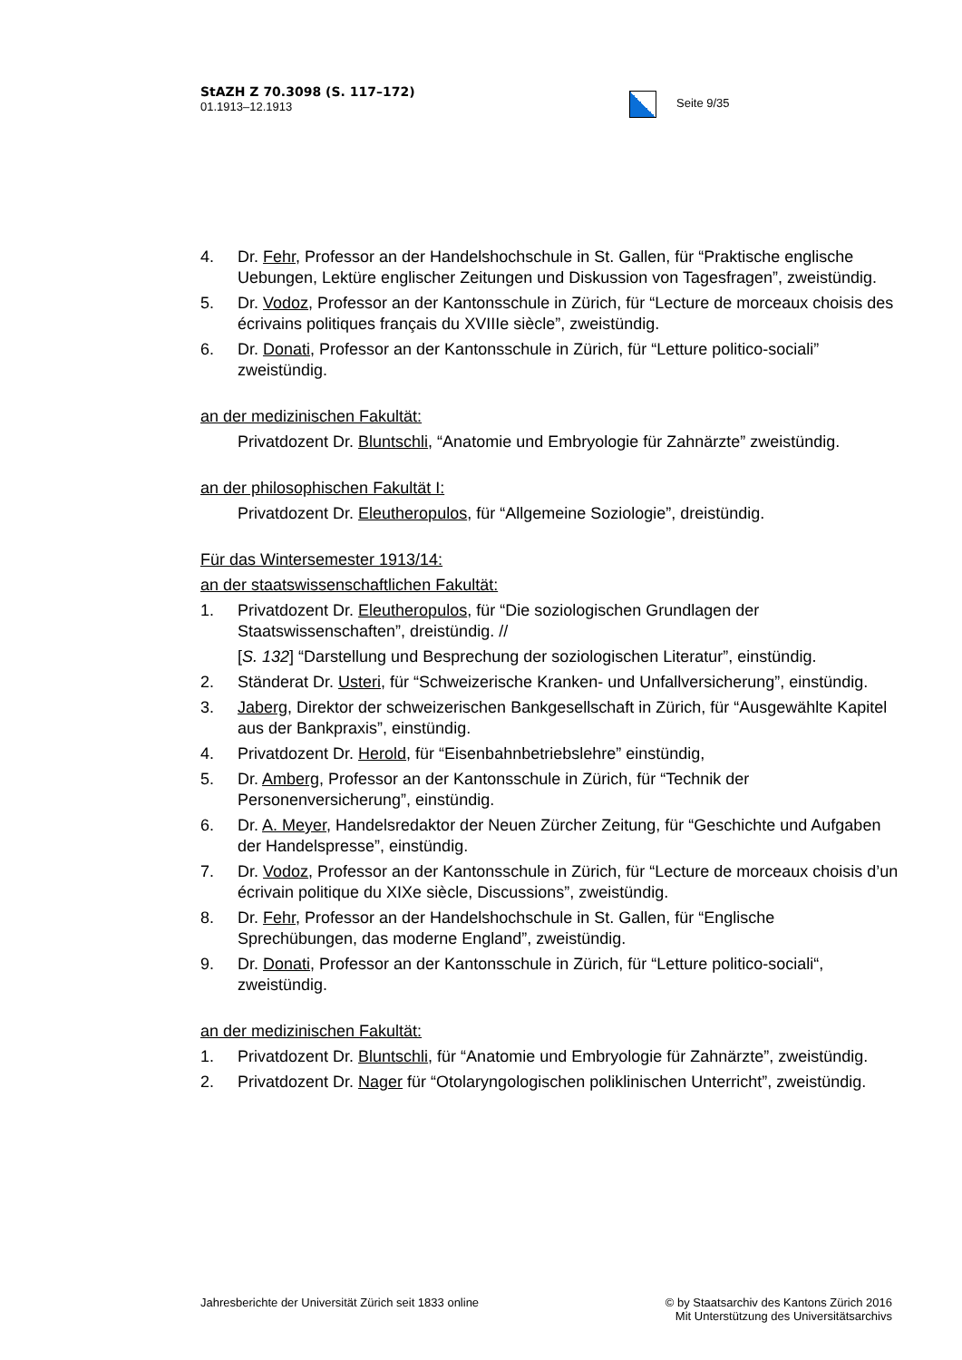StAZH Z 70.3098 (S. 117–172)
01.1913–12.1913
Seite 9/35
4. Dr. Fehr, Professor an der Handelshochschule in St. Gallen, für “Praktische englische Uebungen, Lektüre englischer Zeitungen und Diskussion von Tagesfragen”, zweistündig.
5. Dr. Vodoz, Professor an der Kantonsschule in Zürich, für “Lecture de morceaux choisis des écrivains politiques français du XVIIIe siècle”, zweistündig.
6. Dr. Donati, Professor an der Kantonsschule in Zürich, für “Letture politico-sociali” zweistündig.
an der medizinischen Fakultät:
Privatdozent Dr. Bluntschli, “Anatomie und Embryologie für Zahnärzte” zweistündig.
an der philosophischen Fakultät I:
Privatdozent Dr. Eleutheropulos, für “Allgemeine Soziologie”, dreistündig.
Für das Wintersemester 1913/14:
an der staatswissenschaftlichen Fakultät:
1. Privatdozent Dr. Eleutheropulos, für “Die soziologischen Grundlagen der Staatswissenschaften”, dreistündig. //
[S. 132] “Darstellung und Besprechung der soziologischen Literatur”, einstündig.
2. Ständerat Dr. Usteri, für “Schweizerische Kranken- und Unfallversicherung”, einstündig.
3. Jaberg, Direktor der schweizerischen Bankgesellschaft in Zürich, für “Ausgewählte Kapitel aus der Bankpraxis”, einstündig.
4. Privatdozent Dr. Herold, für “Eisenbahnbetriebslehre” einstündig,
5. Dr. Amberg, Professor an der Kantonsschule in Zürich, für “Technik der Personenversicherung”, einstündig.
6. Dr. A. Meyer, Handelsredaktor der Neuen Zürcher Zeitung, für “Geschichte und Aufgaben der Handelspresse”, einstündig.
7. Dr. Vodoz, Professor an der Kantonsschule in Zürich, für “Lecture de morceaux choisis d’un écrivain politique du XIXe siècle, Discussions”, zweistündig.
8. Dr. Fehr, Professor an der Handelshochschule in St. Gallen, für “Englische Sprechübungen, das moderne England”, zweistündig.
9. Dr. Donati, Professor an der Kantonsschule in Zürich, für “Letture politico-sociali“, zweistündig.
an der medizinischen Fakultät:
1. Privatdozent Dr. Bluntschli, für “Anatomie und Embryologie für Zahnärzte”, zweistündig.
2. Privatdozent Dr. Nager für “Otolaryngologischen poliklinischen Unterricht”, zweistündig.
Jahresberichte der Universität Zürich seit 1833 online © by Staatsarchiv des Kantons Zürich 2016
Mit Unterstützung des Universitätsarchivs